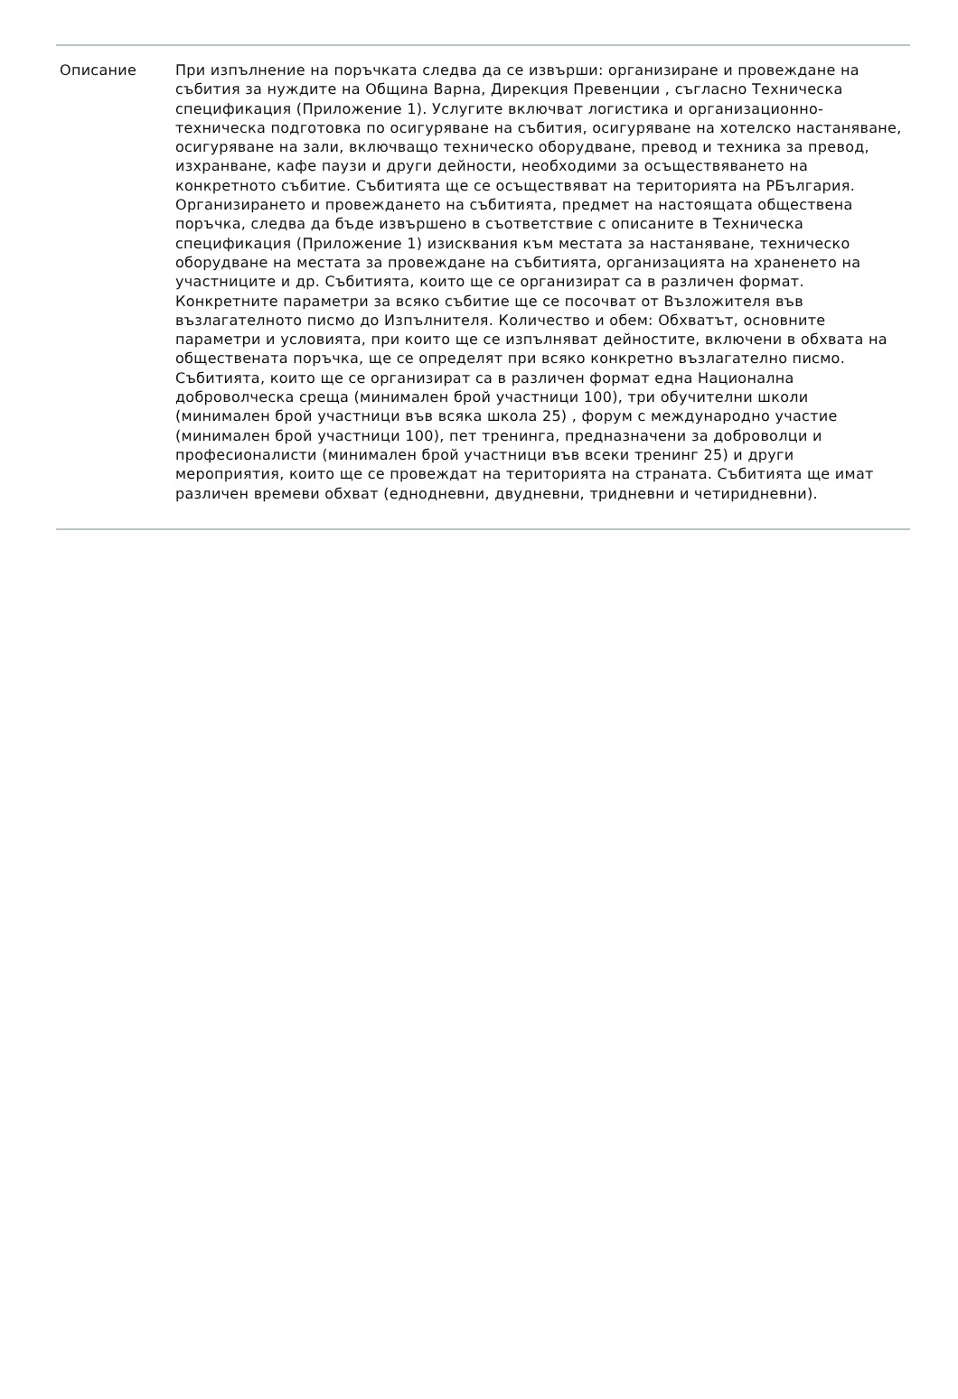| Описание | При изпълнение на поръчката следва да се извърши: организиране и провеждане на събития за нуждите на Община Варна, Дирекция Превенции , съгласно Техническа спецификация (Приложение 1). Услугите включват логистика и организационно-техническа подготовка по осигуряване на събития, осигуряване на хотелско настаняване, осигуряване на зали, включващо техническо оборудване, превод и техника за превод, изхранване, кафе паузи и други дейности, необходими за осъществяването на конкретното събитие. Събитията ще се осъществяват на територията на РБългария. Организирането и провеждането на събитията, предмет на настоящата обществена поръчка, следва да бъде извършено в съответствие с описаните в Техническа спецификация (Приложение 1) изисквания към местата за настаняване, техническо оборудване на местата за провеждане на събитията, организацията на храненето на участниците и др. Събитията, които ще се организират са в различен формат. Конкретните параметри за всяко събитие ще се посочват от Възложителя във възлагателното писмо до Изпълнителя. Количество и обем: Обхватът, основните параметри и условията, при които ще се изпълняват дейностите, включени в обхвата на обществената поръчка, ще се определят при всяко конкретно възлагателно писмо. Събитията, които ще се организират са в различен формат една Национална доброволческа среща (минимален брой участници 100), три обучителни школи (минимален брой участници във всяка школа 25) , форум с международно участие (минимален брой участници 100), пет тренинга, предназначени за доброволци и професионалисти (минимален брой участници във всеки тренинг 25) и други мероприятия, които ще се провеждат на територията на страната. Събитията ще имат различен времеви обхват (еднодневни, двудневни, тридневни и четиридневни). |